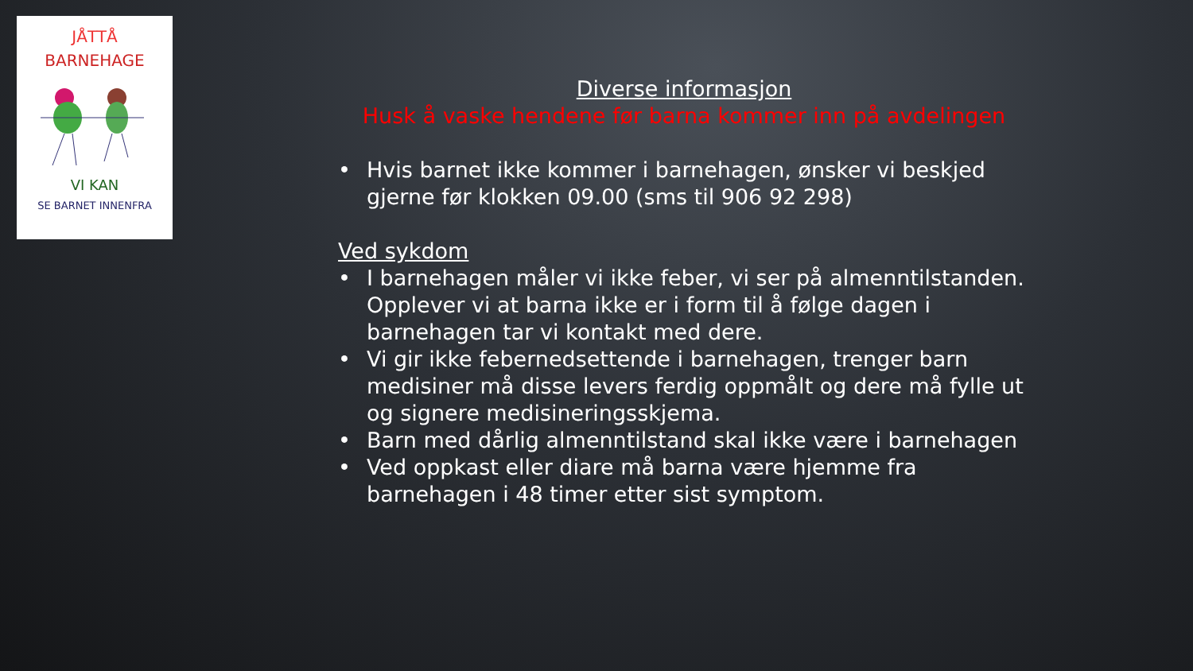JÅTTÅ
BARNEHAGE
VI KAN
SE BARNET INNENFRA
Diverse informasjon
Husk å vaske hendene før barna kommer inn på avdelingen
• Hvis barnet ikke kommer i barnehagen, ønsker vi beskjed gjerne før klokken 09.00 (sms til 906 92 298)
Ved sykdom
• I barnehagen måler vi ikke feber, vi ser på almenntilstanden. Opplever vi at barna ikke er i form til å følge dagen i barnehagen tar vi kontakt med dere.
• Vi gir ikke febernedsettende i barnehagen, trenger barn medisiner må disse levers ferdig oppmålt og dere må fylle ut og signere medisineringsskjema.
• Barn med dårlig almenntilstand skal ikke være i barnehagen
• Ved oppkast eller diare må barna være hjemme fra barnehagen i 48 timer etter sist symptom.